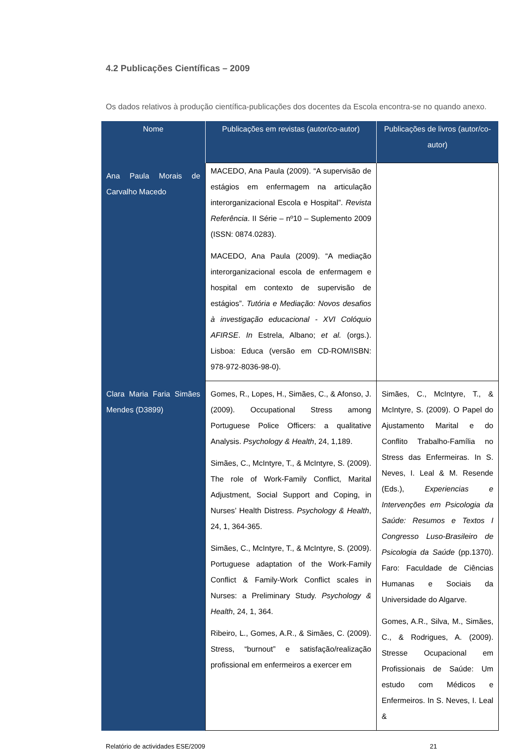4.2 Publicações Científicas – 2009
Os dados relativos à produção científica-publicações dos docentes da Escola encontra-se no quando anexo.
| Nome | Publicações em revistas (autor/co-autor) | Publicações de livros (autor/co-autor) |
| --- | --- | --- |
| Ana Paula Morais de Carvalho Macedo | MACEDO, Ana Paula (2009). “A supervisão de estágios em enfermagem na articulação interorganizacional Escola e Hospital”. Revista Referência . II Série – nº10 – Suplemento 2009 (ISSN: 0874.0283). MACEDO, Ana Paula (2009). “A mediação interorganizacional escola de enfermagem e hospital em contexto de supervisão de estágios”. Tutória e Mediação: Novos desafios à investigação educacional - XVI Colóquio AFIRSE . In Estrela, Albano; et al. (orgs.). Lisboa: Educa (versão em CD-ROM/ISBN: 978-972-8036-98-0). | |
| Clara Maria Faria Simães Mendes (D3899) | Gomes, R., Lopes, H., Simães, C., & Afonso, J. (2009). Occupational Stress among Portuguese Police Officers: a qualitative Analysis. Psychology & Health , 24, 1,189. Simães, C., McIntyre, T., & McIntyre, S. (2009). The role of Work-Family Conflict, Marital Adjustment, Social Support and Coping, in Nurses’ Health Distress. Psychology & Health , 24, 1, 364-365. Simães, C., McIntyre, T., & McIntyre, S. (2009). Portuguese adaptation of the Work-Family Conflict & Family-Work Conflict scales in Nurses: a Preliminary Study. Psychology & Health , 24, 1, 364. Ribeiro, L., Gomes, A.R., & Simães, C. (2009). Stress, “burnout” e satisfação/realização profissional em enfermeiros a exercer em | Simães, C., McIntyre, T., & McIntyre, S. (2009). O Papel do Ajustamento Marital e do Conflito Trabalho-Família no Stress das Enfermeiras. In S. Neves, I. Leal & M. Resende (Eds.), Experiencias e Intervenções em Psicologia da Saúde: Resumos e Textos I Congresso Luso-Brasileiro de Psicologia da Saúde (pp.1370). Faro: Faculdade de Ciências Humanas e Sociais da Universidade do Algarve. Gomes, A.R., Silva, M., Simães, C., & Rodrigues, A. (2009). Stresse Ocupacional em Profissionais de Saúde: Um estudo com Médicos e Enfermeiros. In S. Neves, I. Leal & |
Relatório de actividades ESE/2009 21